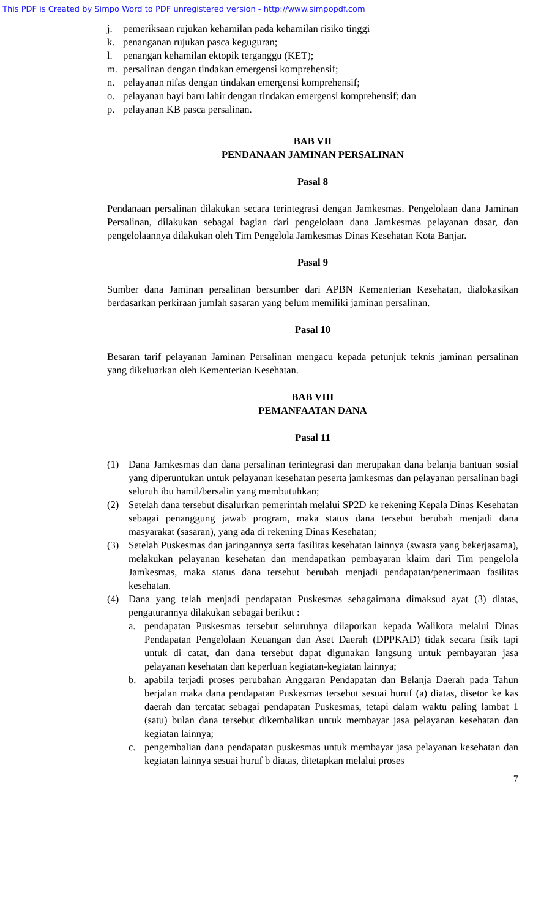This PDF is Created by Simpo Word to PDF unregistered version - http://www.simpopdf.com
j. pemeriksaan rujukan kehamilan pada kehamilan risiko tinggi
k. penanganan rujukan pasca keguguran;
l. penangan kehamilan ektopik terganggu (KET);
m. persalinan dengan tindakan emergensi komprehensif;
n. pelayanan nifas dengan tindakan emergensi komprehensif;
o. pelayanan bayi baru lahir dengan tindakan emergensi komprehensif; dan
p. pelayanan KB pasca persalinan.
BAB VII
PENDANAAN JAMINAN PERSALINAN
Pasal 8
Pendanaan persalinan dilakukan secara terintegrasi dengan Jamkesmas. Pengelolaan dana Jaminan Persalinan, dilakukan sebagai bagian dari pengelolaan dana Jamkesmas pelayanan dasar, dan pengelolaannya dilakukan oleh Tim Pengelola Jamkesmas Dinas Kesehatan Kota Banjar.
Pasal 9
Sumber dana Jaminan persalinan bersumber dari APBN Kementerian Kesehatan, dialokasikan berdasarkan perkiraan jumlah sasaran yang belum memiliki jaminan persalinan.
Pasal 10
Besaran tarif pelayanan Jaminan Persalinan mengacu kepada petunjuk teknis jaminan persalinan yang dikeluarkan oleh Kementerian Kesehatan.
BAB VIII
PEMANFAATAN DANA
Pasal 11
(1) Dana Jamkesmas dan dana persalinan terintegrasi dan merupakan dana belanja bantuan sosial yang diperuntukan untuk pelayanan kesehatan peserta jamkesmas dan pelayanan persalinan bagi seluruh ibu hamil/bersalin yang membutuhkan;
(2) Setelah dana tersebut disalurkan pemerintah melalui SP2D ke rekening Kepala Dinas Kesehatan sebagai penanggung jawab program, maka status dana tersebut berubah menjadi dana masyarakat (sasaran), yang ada di rekening Dinas Kesehatan;
(3) Setelah Puskesmas dan jaringannya serta fasilitas kesehatan lainnya (swasta yang bekerjasama), melakukan pelayanan kesehatan dan mendapatkan pembayaran klaim dari Tim pengelola Jamkesmas, maka status dana tersebut berubah menjadi pendapatan/penerimaan fasilitas kesehatan.
(4) Dana yang telah menjadi pendapatan Puskesmas sebagaimana dimaksud ayat (3) diatas, pengaturannya dilakukan sebagai berikut :
a. pendapatan Puskesmas tersebut seluruhnya dilaporkan kepada Walikota melalui Dinas Pendapatan Pengelolaan Keuangan dan Aset Daerah (DPPKAD) tidak secara fisik tapi untuk di catat, dan dana tersebut dapat digunakan langsung untuk pembayaran jasa pelayanan kesehatan dan keperluan kegiatan-kegiatan lainnya;
b. apabila terjadi proses perubahan Anggaran Pendapatan dan Belanja Daerah pada Tahun berjalan maka dana pendapatan Puskesmas tersebut sesuai huruf (a) diatas, disetor ke kas daerah dan tercatat sebagai pendapatan Puskesmas, tetapi dalam waktu paling lambat 1 (satu) bulan dana tersebut dikembalikan untuk membayar jasa pelayanan kesehatan dan kegiatan lainnya;
c. pengembalian dana pendapatan puskesmas untuk membayar jasa pelayanan kesehatan dan kegiatan lainnya sesuai huruf b diatas, ditetapkan melalui proses
7